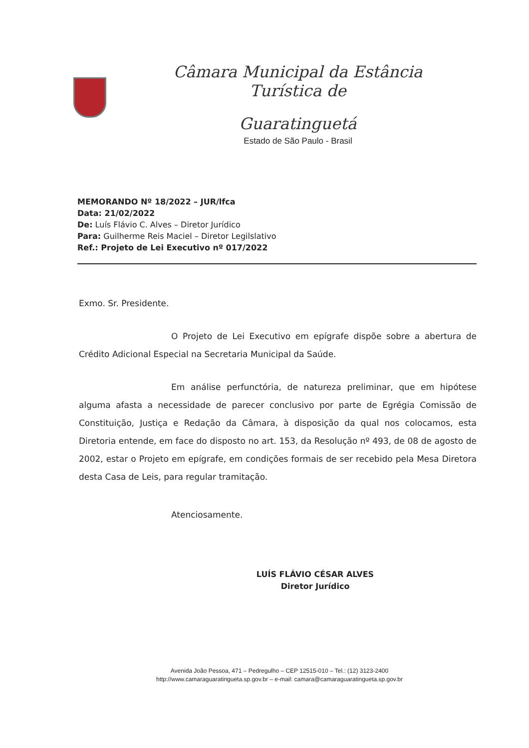Câmara Municipal da Estância Turística de
Guaratinguetá
Estado de São Paulo - Brasil
MEMORANDO Nº 18/2022 – JUR/lfca
Data: 21/02/2022
De: Luís Flávio C. Alves – Diretor Jurídico
Para: Guilherme Reis Maciel – Diretor Legilslativo
Ref.: Projeto de Lei Executivo nº 017/2022
Exmo. Sr. Presidente.
O Projeto de Lei Executivo em epígrafe dispõe sobre a abertura de Crédito Adicional Especial na Secretaria Municipal da Saúde.
Em análise perfunctória, de natureza preliminar, que em hipótese alguma afasta a necessidade de parecer conclusivo por parte de Egrégia Comissão de Constituição, Justiça e Redação da Câmara, à disposição da qual nos colocamos, esta Diretoria entende, em face do disposto no art. 153, da Resolução nº 493, de 08 de agosto de 2002, estar o Projeto em epígrafe, em condições formais de ser recebido pela Mesa Diretora desta Casa de Leis, para regular tramitação.
Atenciosamente.
LUÍS FLÁVIO CÉSAR ALVES
Diretor Jurídico
Avenida João Pessoa, 471 – Pedregulho – CEP 12515-010 – Tel.: (12) 3123-2400
http://www.camaraguaratingueta.sp.gov.br – e-mail: camara@camaraguaratingueta.sp.gov.br